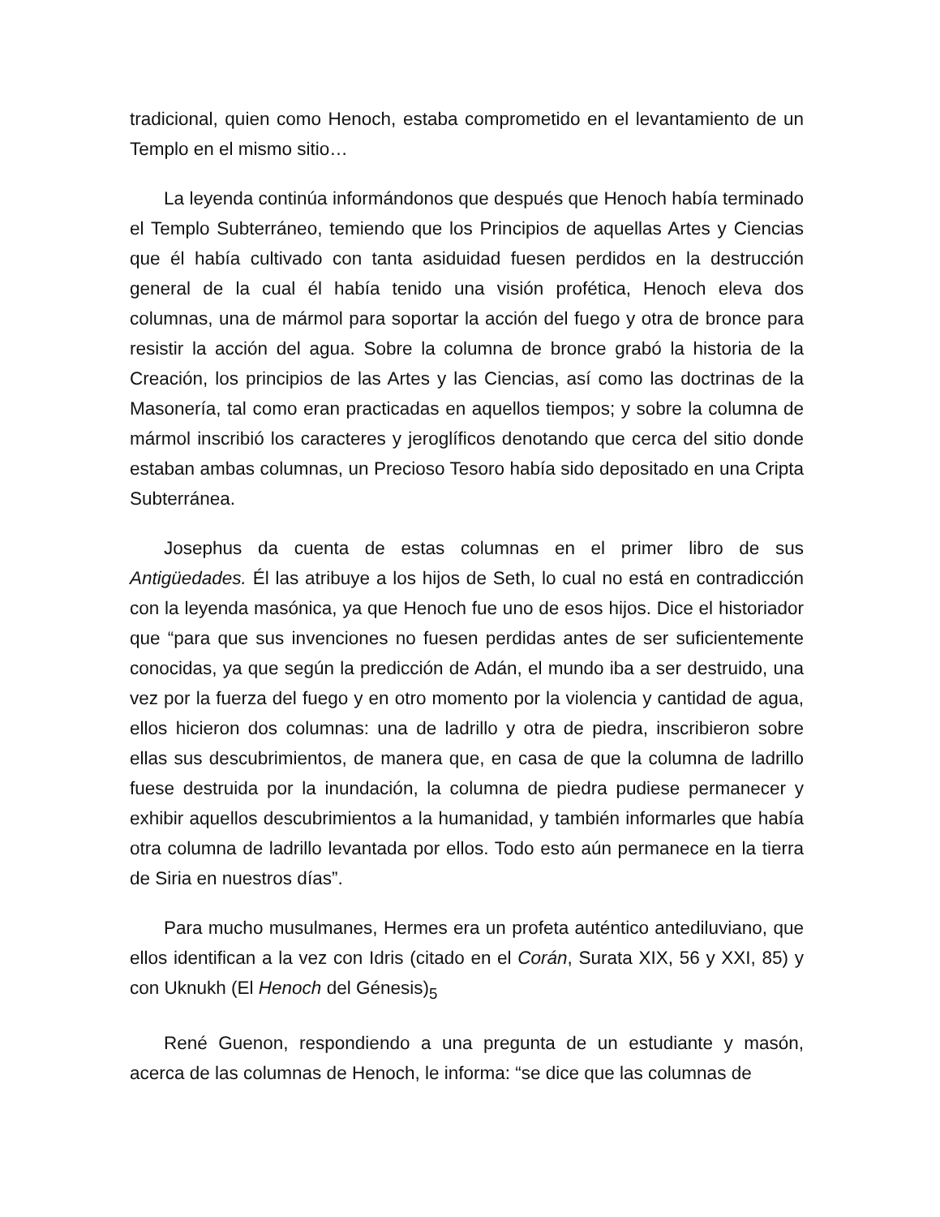tradicional, quien como Henoch, estaba comprometido en el levantamiento de un Templo en el mismo sitio…
La leyenda continúa informándonos que después que Henoch había terminado el Templo Subterráneo, temiendo que los Principios de aquellas Artes y Ciencias que él había cultivado con tanta asiduidad fuesen perdidos en la destrucción general de la cual él había tenido una visión profética, Henoch eleva dos columnas, una de mármol para soportar la acción del fuego y otra de bronce para resistir la acción del agua. Sobre la columna de bronce grabó la historia de la Creación, los principios de las Artes y las Ciencias, así como las doctrinas de la Masonería, tal como eran practicadas en aquellos tiempos; y sobre la columna de mármol inscribió los caracteres y jeroglíficos denotando que cerca del sitio donde estaban ambas columnas, un Precioso Tesoro había sido depositado en una Cripta Subterránea.
Josephus da cuenta de estas columnas en el primer libro de sus Antigüedades. Él las atribuye a los hijos de Seth, lo cual no está en contradicción con la leyenda masónica, ya que Henoch fue uno de esos hijos. Dice el historiador que “para que sus invenciones no fuesen perdidas antes de ser suficientemente conocidas, ya que según la predicción de Adán, el mundo iba a ser destruido, una vez por la fuerza del fuego y en otro momento por la violencia y cantidad de agua, ellos hicieron dos columnas: una de ladrillo y otra de piedra, inscribieron sobre ellas sus descubrimientos, de manera que, en casa de que la columna de ladrillo fuese destruida por la inundación, la columna de piedra pudiese permanecer y exhibir aquellos descubrimientos a la humanidad, y también informarles que había otra columna de ladrillo levantada por ellos. Todo esto aún permanece en la tierra de Siria en nuestros días”.
Para mucho musulmanes, Hermes era un profeta auténtico antediluviano, que ellos identifican a la vez con Idris (citado en el Corán, Surata XIX, 56 y XXI, 85) y con Uknukh (El Henoch del Génesis)<sub>5</sub>
René Guenon, respondiendo a una pregunta de un estudiante y masón, acerca de las columnas de Henoch, le informa: “se dice que las columnas de